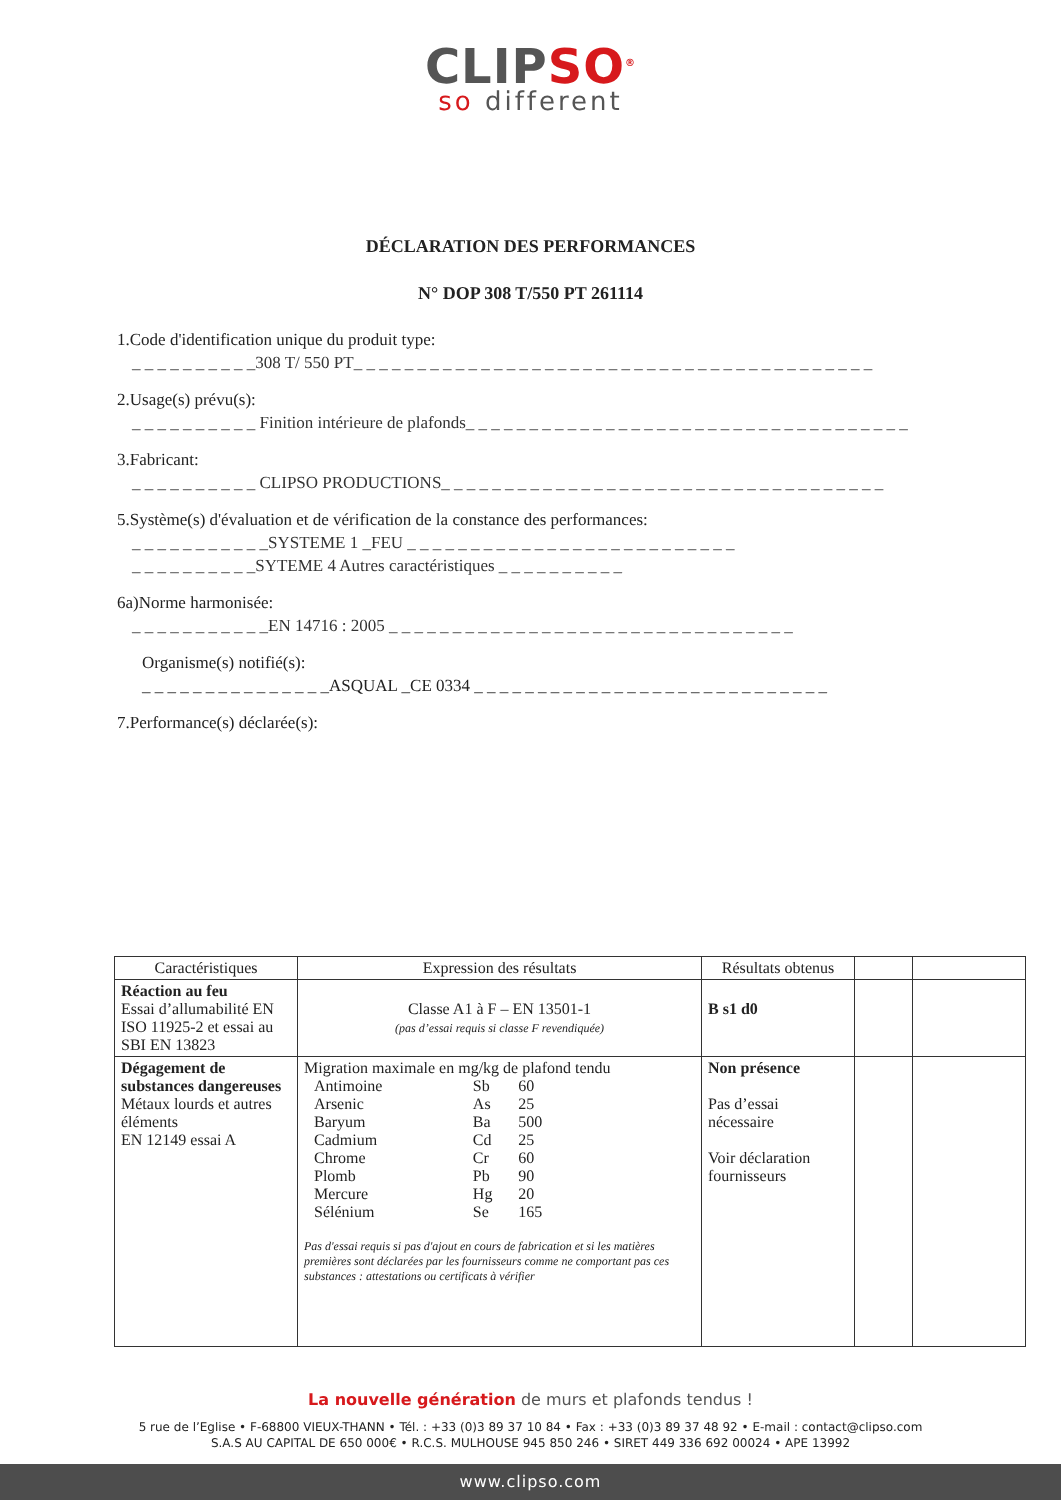CLIPSO<sup>®</sup>
so different
DÉCLARATION DES PERFORMANCES
N° DOP 308 T/550 PT 261114
1.Code d'identification unique du produit type:
_ _ _ _ _ _ _ _ _ _308 T/ 550 PT_ _ _ _ _ _ _ _ _ _ _ _ _ _ _ _ _ _ _ _ _ _ _ _ _ _ _ _ _ _ _ _ _ _ _ _ _ _ _ _ _
2.Usage(s) prévu(s):
_ _ _ _ _ _ _ _ _ _ Finition intérieure de plafonds_ _ _ _ _ _ _ _ _ _ _ _ _ _ _ _ _ _ _ _ _ _ _ _ _ _ _ _ _ _ _ _ _ _ _
3.Fabricant:
_ _ _ _ _ _ _ _ _ _ CLIPSO PRODUCTIONS_ _ _ _ _ _ _ _ _ _ _ _ _ _ _ _ _ _ _ _ _ _ _ _ _ _ _ _ _ _ _ _ _ _ _
5.Système(s) d'évaluation et de vérification de la constance des performances:
_ _ _ _ _ _ _ _ _ _ _SYSTEME 1 _FEU _ _ _ _ _ _ _ _ _ _ _ _ _ _ _ _ _ _ _ _ _ _ _ _ _ _
_ _ _ _ _ _ _ _ _ _SYTEME 4 Autres caractéristiques _ _ _ _ _ _ _ _ _ _
6a)Norme harmonisée:
_ _ _ _ _ _ _ _ _ _ _EN 14716 : 2005 _ _ _ _ _ _ _ _ _ _ _ _ _ _ _ _ _ _ _ _ _ _ _ _ _ _ _ _ _ _ _ _
Organisme(s) notifié(s):
_ _ _ _ _ _ _ _ _ _ _ _ _ _ _ASQUAL _CE 0334 _ _ _ _ _ _ _ _ _ _ _ _ _ _ _ _ _ _ _ _ _ _ _ _ _ _ _ _
7.Performance(s) déclarée(s):
| Caractéristiques | Expression des résultats | Résultats obtenus | | |
| --- | --- | --- | --- | --- |
| Réaction au feu Essai d’allumabilité EN ISO 11925-2 et essai au SBI EN 13823 | Classe A1 à F – EN 13501-1 (pas d’essai requis si classe F revendiquée) | B s1 d0 | | |
| Dégagement de substances dangereuses Métaux lourds et autres éléments EN 12149 essai A | Migration maximale en mg/kg de plafond tendu / Antimoine / Sb / 60 / / Arsenic / As / 25 / / Baryum / Ba / 500 / / Cadmium / Cd / 25 / / Chrome / Cr / 60 / / Plomb / Pb / 90 / / Mercure / Hg / 20 / / Sélénium / Se / 165 / Pas d'essai requis si pas d'ajout en cours de fabrication et si les matières premières sont déclarées par les fournisseurs comme ne comportant pas ces substances : attestations ou certificats à vérifier | Non présence Pas d’essai nécessaire Voir déclaration fournisseurs | | |
La nouvelle génération de murs et plafonds tendus !
5 rue de l’Eglise • F-68800 VIEUX-THANN • Tél. : +33 (0)3 89 37 10 84 • Fax : +33 (0)3 89 37 48 92 • E-mail : contact@clipso.com
S.A.S AU CAPITAL DE 650 000€ • R.C.S. MULHOUSE 945 850 246 • SIRET 449 336 692 00024 • APE 13992
www.clipso.com